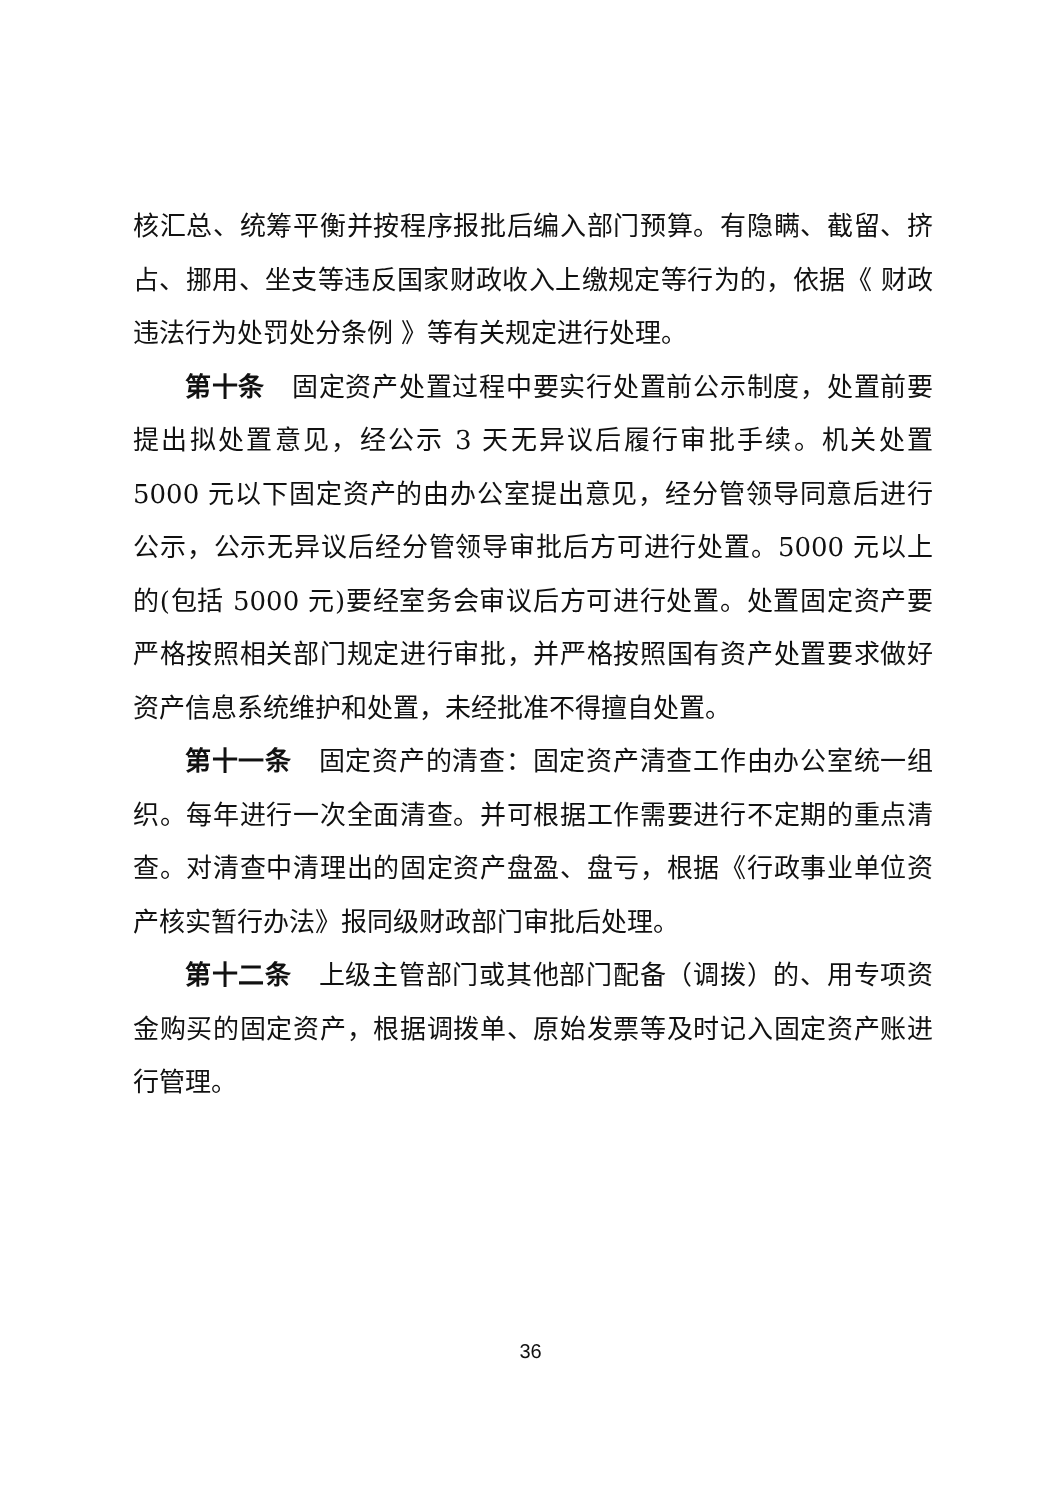核汇总、统筹平衡并按程序报批后编入部门预算。有隐瞒、截留、挤占、挪用、坐支等违反国家财政收入上缴规定等行为的，依据《 财政违法行为处罚处分条例 》等有关规定进行处理。
第十条　固定资产处置过程中要实行处置前公示制度，处置前要提出拟处置意见，经公示 3 天无异议后履行审批手续。机关处置 5000 元以下固定资产的由办公室提出意见，经分管领导同意后进行公示，公示无异议后经分管领导审批后方可进行处置。5000 元以上的(包括 5000 元)要经室务会审议后方可进行处置。处置固定资产要严格按照相关部门规定进行审批，并严格按照国有资产处置要求做好资产信息系统维护和处置，未经批准不得擅自处置。
第十一条　固定资产的清查：固定资产清查工作由办公室统一组织。每年进行一次全面清查。并可根据工作需要进行不定期的重点清查。对清查中清理出的固定资产盘盈、盘亏，根据《行政事业单位资产核实暂行办法》报同级财政部门审批后处理。
第十二条　上级主管部门或其他部门配备（调拨）的、用专项资金购买的固定资产，根据调拨单、原始发票等及时记入固定资产账进行管理。
36